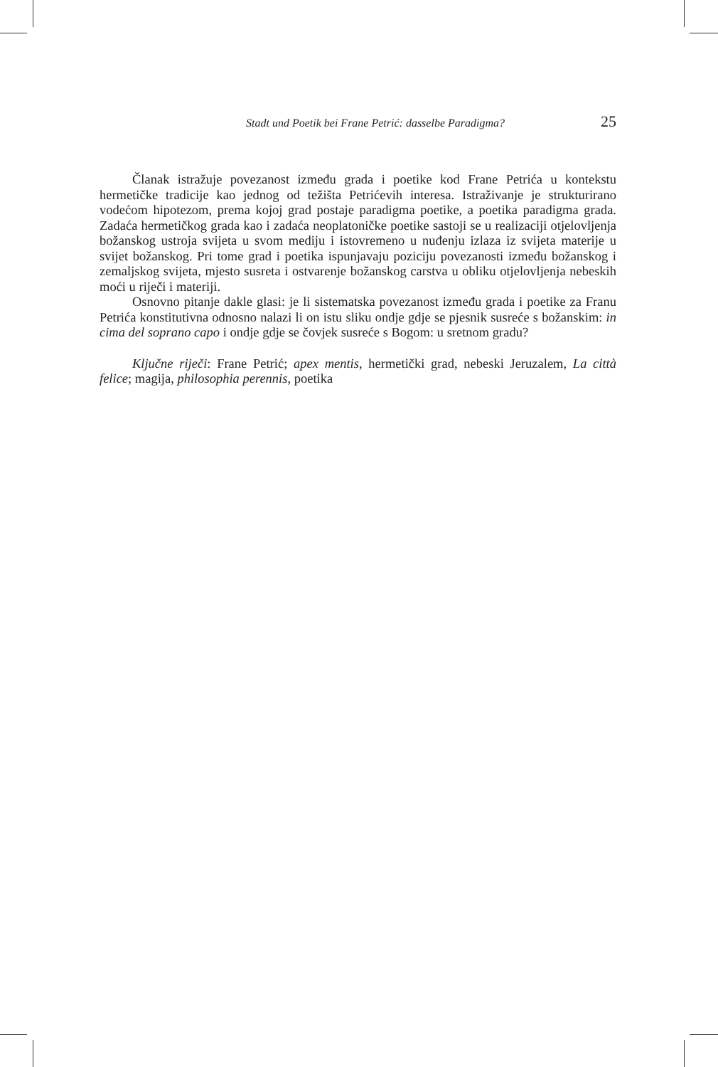Stadt und Poetik bei Frane Petrić: dasselbe Paradigma? 25
Članak istražuje povezanost između grada i poetike kod Frane Petrića u kontekstu hermetičke tradicije kao jednog od težišta Petrićevih interesa. Istraživanje je strukturirano vodećom hipotezom, prema kojoj grad postaje paradigma poetike, a poetika paradigma grada. Zadaća hermetičkog grada kao i zadaća neoplatoničke poetike sastoji se u realizaciji otjelovljenja božanskog ustroja svijeta u svom mediju i istovremeno u nuđenju izlaza iz svijeta materije u svijet božanskog. Pri tome grad i poetika ispunjavaju poziciju povezanosti između božanskog i zemaljskog svijeta, mjesto susreta i ostvarenje božanskog carstva u obliku otjelovljenja nebeskih moći u riječi i materiji.
Osnovno pitanje dakle glasi: je li sistematska povezanost između grada i poetike za Franu Petrića konstitutivna odnosno nalazi li on istu sliku ondje gdje se pjesnik susreće s božanskim: in cima del soprano capo i ondje gdje se čovjek susreće s Bogom: u sretnom gradu?
Ključne riječi: Frane Petrić; apex mentis, hermetički grad, nebeski Jeruzalem, La città felice; magija, philosophia perennis, poetika